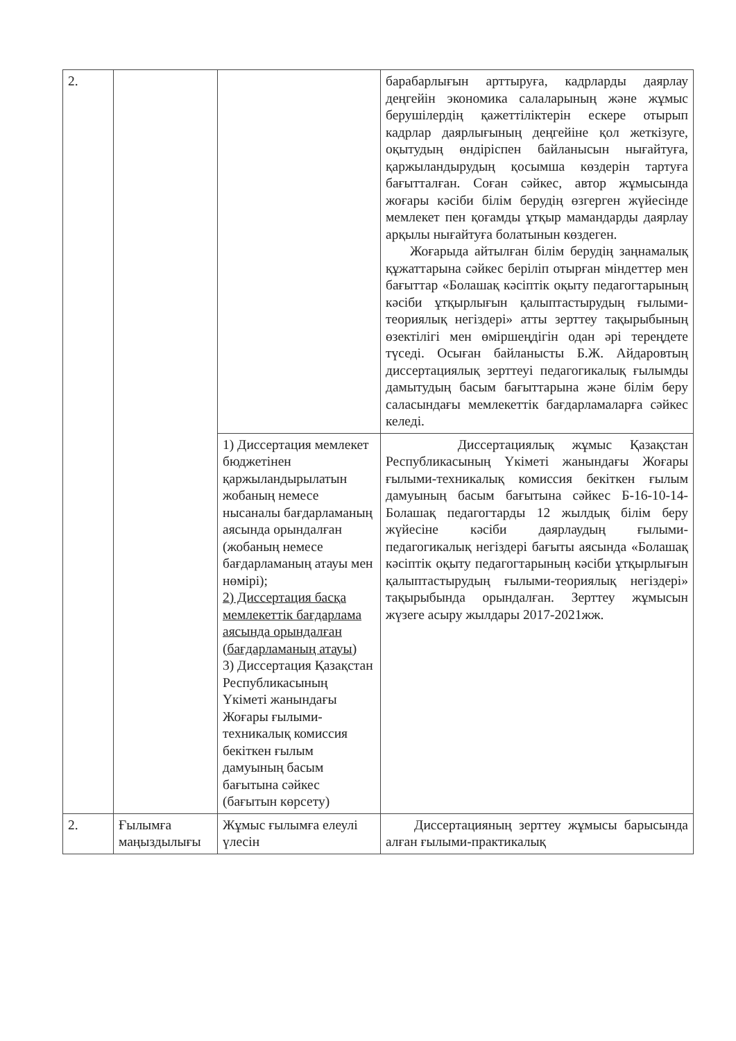| 2. | | | барабарлығын арттыруға, кадрларды даярлау деңгейін экономика салаларының және жұмыс берушілердің қажеттіліктерін ескере отырып кадрлар даярлығының деңгейіне қол жеткізуге, оқытудың өндіріспен байланысын нығайтуға, қаржыландырудың қосымша көздерін тартуға бағытталған. Соған сәйкес, автор жұмысында жоғары кәсіби білім берудің өзгерген жүйесінде мемлекет пен қоғамды ұтқыр мамандарды даярлау арқылы нығайтуға болатынын көздеген. Жоғарыда айтылған білім берудің заңнамалық құжаттарына сәйкес беріліп отырған міндеттер мен бағыттар «Болашақ кәсіптік оқыту педагогтарының кәсіби ұтқырлығын қалыптастырудың ғылыми-теориялық негіздері» атты зерттеу тақырыбының өзектілігі мен өміршеңдігін одан әрі тереңдете түседі. Осыған байланысты Б.Ж. Айдаровтың диссертациялық зерттеуі педагогикалық ғылымды дамытудың басым бағыттарына және білім беру саласындағы мемлекеттік бағдарламаларға сәйкес келеді. |
| | | 1) Диссертация мемлекет бюджетінен қаржыландырылатын жобаның немесе нысаналы бағдарламаның аясында орындалған (жобаның немесе бағдарламаның атауы мен нөмірі); 2) Диссертация басқа мемлекеттік бағдарлама аясында орындалған (бағдарламаның атауы) 3) Диссертация Қазақстан Республикасының Үкіметі жанындағы Жоғары ғылыми-техникалық комиссия бекіткен ғылым дамуының басым бағытына сәйкес (бағытын көрсету) | Диссертациялық жұмыс Қазақстан Республикасының Үкіметі жанындағы Жоғары ғылыми-техникалық комиссия бекіткен ғылым дамуының басым бағытына сәйкес Б-16-10-14-Болашақ педагогтарды 12 жылдық білім беру жүйесіне кәсіби даярлаудың ғылыми-педагогикалық негіздері бағыты аясында «Болашақ кәсіптік оқыту педагогтарының кәсіби ұтқырлығын қалыптастырудың ғылыми-теориялық негіздері» тақырыбында орындалған. Зерттеу жұмысын жүзеге асыру жылдары 2017-2021жж. |
| 2. | Ғылымға маңыздылығы | Жұмыс ғылымға елеулі үлесін | Диссертацияның зерттеу жұмысы барысында алған ғылыми-практикалық |